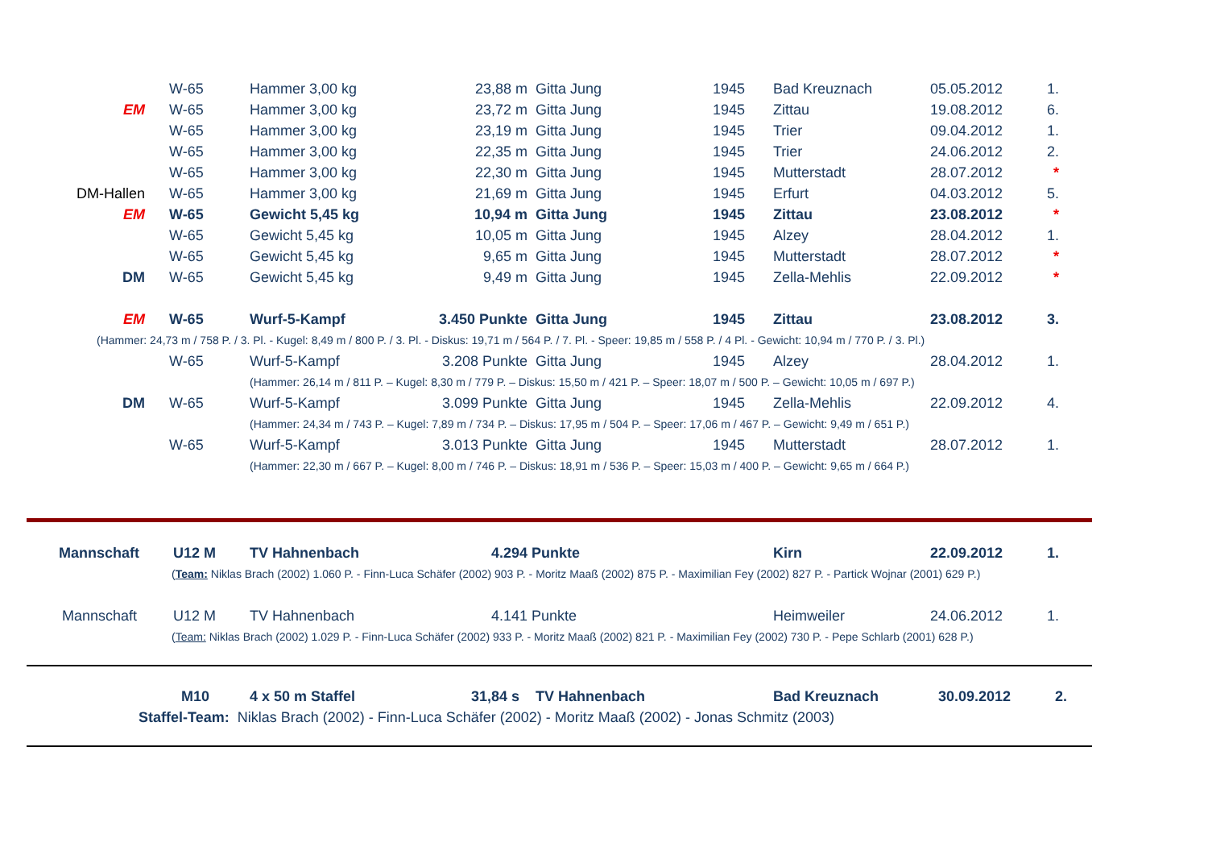| | W-65 | Hammer 3,00 kg | 23,88 m | Gitta Jung | 1945 | Bad Kreuznach | 05.05.2012 | 1. |
| EM | W-65 | Hammer 3,00 kg | 23,72 m | Gitta Jung | 1945 | Zittau | 19.08.2012 | 6. |
| | W-65 | Hammer 3,00 kg | 23,19 m | Gitta Jung | 1945 | Trier | 09.04.2012 | 1. |
| | W-65 | Hammer 3,00 kg | 22,35 m | Gitta Jung | 1945 | Trier | 24.06.2012 | 2. |
| | W-65 | Hammer 3,00 kg | 22,30 m | Gitta Jung | 1945 | Mutterstadt | 28.07.2012 | * |
| DM-Hallen | W-65 | Hammer 3,00 kg | 21,69 m | Gitta Jung | 1945 | Erfurt | 04.03.2012 | 5. |
| EM | W-65 | Gewicht 5,45 kg | 10,94 m | Gitta Jung | 1945 | Zittau | 23.08.2012 | * |
| | W-65 | Gewicht 5,45 kg | 10,05 m | Gitta Jung | 1945 | Alzey | 28.04.2012 | 1. |
| | W-65 | Gewicht 5,45 kg | 9,65 m | Gitta Jung | 1945 | Mutterstadt | 28.07.2012 | * |
| DM | W-65 | Gewicht 5,45 kg | 9,49 m | Gitta Jung | 1945 | Zella-Mehlis | 22.09.2012 | * |
| EM | W-65 | Wurf-5-Kampf | 3.450 Punkte | Gitta Jung | 1945 | Zittau | 23.08.2012 | 3. |
| | (Hammer: 24,73 m / 758 P. / 3. Pl. - Kugel: 8,49 m / 800 P. / 3. Pl. - Diskus: 19,71 m / 564 P. / 7. Pl. - Speer: 19,85 m / 558 P. / 4 Pl. - Gewicht: 10,94 m / 770 P. / 3. Pl.) | | | | | | | |
| | W-65 | Wurf-5-Kampf | 3.208 Punkte | Gitta Jung | 1945 | Alzey | 28.04.2012 | 1. |
| | | (Hammer: 26,14 m / 811 P. – Kugel: 8,30 m / 779 P. – Diskus: 15,50 m / 421 P. – Speer: 18,07 m / 500 P. – Gewicht: 10,05 m / 697 P.) | | | | | | |
| DM | W-65 | Wurf-5-Kampf | 3.099 Punkte | Gitta Jung | 1945 | Zella-Mehlis | 22.09.2012 | 4. |
| | | (Hammer: 24,34 m / 743 P. – Kugel: 7,89 m / 734 P. – Diskus: 17,95 m / 504 P. – Speer: 17,06 m / 467 P. – Gewicht: 9,49 m / 651 P.) | | | | | | |
| | W-65 | Wurf-5-Kampf | 3.013 Punkte | Gitta Jung | 1945 | Mutterstadt | 28.07.2012 | 1. |
| | | (Hammer: 22,30 m / 667 P. – Kugel: 8,00 m / 746 P. – Diskus: 18,91 m / 536 P. – Speer: 15,03 m / 400 P. – Gewicht: 9,65 m / 664 P.) | | | | | | |
| Mannschaft | U12 M | TV Hahnenbach | 4.294 | Punkte | | Kirn | 22.09.2012 | 1. |
| ( Team: Niklas Brach (2002) 1.060 P. - Finn-Luca Schäfer (2002) 903 P. - Moritz Maaß (2002) 875 P. - Maximilian Fey (2002) 827 P. - Partick Wojnar (2001) 629 P.) | | | | | | | | |
| Mannschaft | U12 M | TV Hahnenbach | 4.141 | Punkte | | Heimweiler | 24.06.2012 | 1. |
| ( Team: Niklas Brach (2002) 1.029 P. - Finn-Luca Schäfer (2002) 933 P. - Moritz Maaß (2002) 821 P. - Maximilian Fey (2002) 730 P. - Pepe Schlarb (2001) 628 P.) | | | | | | | | |
| | M10 | 4 x 50 m Staffel | 31,84 s | TV Hahnenbach | | Bad Kreuznach | 30.09.2012 | 2. |
| | Staffel-Team: Niklas Brach (2002) - Finn-Luca Schäfer (2002) - Moritz Maaß (2002) - Jonas Schmitz (2003) | | | | | | | |